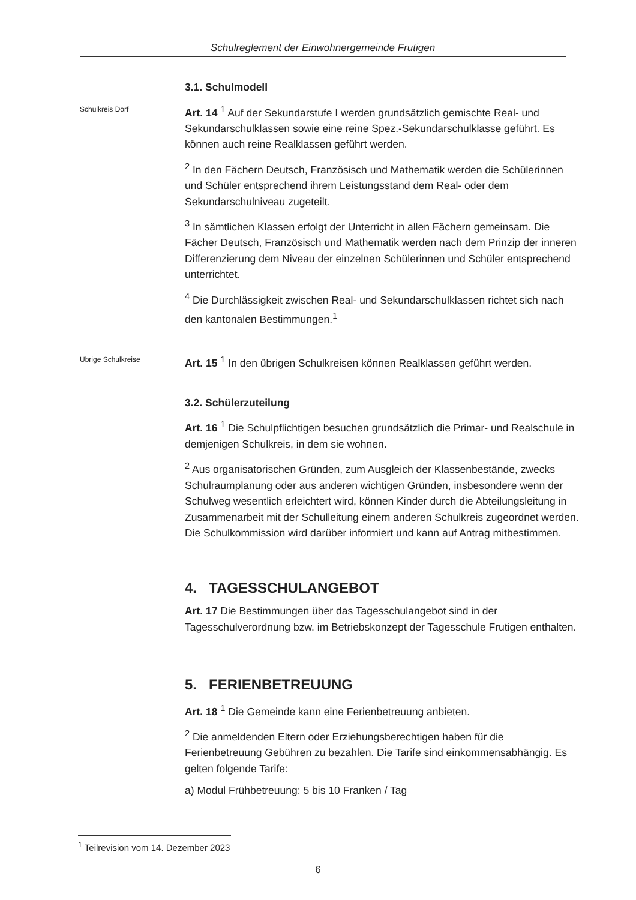Schulreglement der Einwohnergemeinde Frutigen
3.1. Schulmodell
Schulkreis Dorf
Art. 14 <sup>1</sup> Auf der Sekundarstufe I werden grundsätzlich gemischte Real- und Sekundarschulklassen sowie eine reine Spez.-Sekundarschulklasse geführt. Es können auch reine Realklassen geführt werden.
<sup>2</sup> In den Fächern Deutsch, Französisch und Mathematik werden die Schülerinnen und Schüler entsprechend ihrem Leistungsstand dem Real- oder dem Sekundarschulniveau zugeteilt.
<sup>3</sup> In sämtlichen Klassen erfolgt der Unterricht in allen Fächern gemeinsam. Die Fächer Deutsch, Französisch und Mathematik werden nach dem Prinzip der inneren Differenzierung dem Niveau der einzelnen Schülerinnen und Schüler entsprechend unterrichtet.
<sup>4</sup> Die Durchlässigkeit zwischen Real- und Sekundarschulklassen richtet sich nach den kantonalen Bestimmungen.<sup>1</sup>
Übrige Schulkreise
Art. 15 <sup>1</sup> In den übrigen Schulkreisen können Realklassen geführt werden.
3.2. Schülerzuteilung
Art. 16 <sup>1</sup> Die Schulpflichtigen besuchen grundsätzlich die Primar- und Realschule in demjenigen Schulkreis, in dem sie wohnen.
<sup>2</sup> Aus organisatorischen Gründen, zum Ausgleich der Klassenbestände, zwecks Schulraumplanung oder aus anderen wichtigen Gründen, insbesondere wenn der Schulweg wesentlich erleichtert wird, können Kinder durch die Abteilungsleitung in Zusammenarbeit mit der Schulleitung einem anderen Schulkreis zugeordnet werden. Die Schulkommission wird darüber informiert und kann auf Antrag mitbestimmen.
4. TAGESSCHULANGEBOT
Art. 17 Die Bestimmungen über das Tagesschulangebot sind in der Tagesschulverordnung bzw. im Betriebskonzept der Tagesschule Frutigen enthalten.
5. FERIENBETREUUNG
Art. 18 <sup>1</sup> Die Gemeinde kann eine Ferienbetreuung anbieten.
<sup>2</sup> Die anmeldenden Eltern oder Erziehungsberechtigen haben für die Ferienbetreuung Gebühren zu bezahlen. Die Tarife sind einkommensabhängig. Es gelten folgende Tarife:
a) Modul Frühbetreuung: 5 bis 10 Franken / Tag
<sup>1</sup> Teilrevision vom 14. Dezember 2023
6